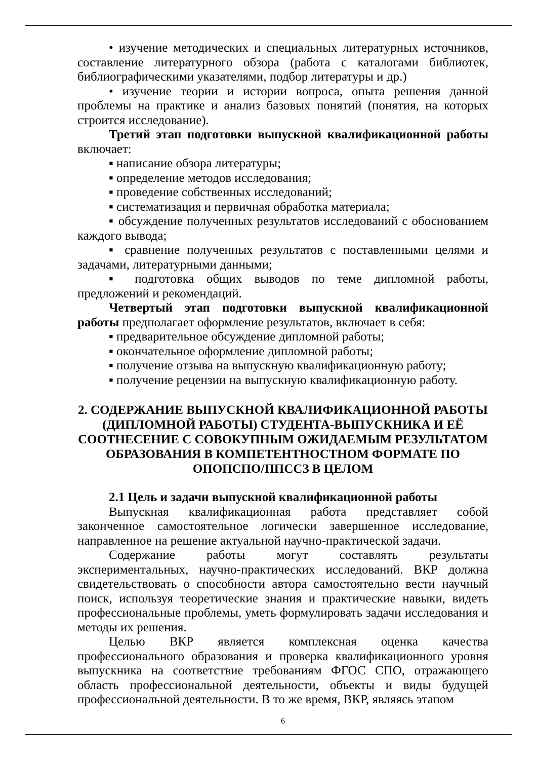• изучение методических и специальных литературных источников, составление литературного обзора (работа с каталогами библиотек, библиографическими указателями, подбор литературы и др.)
• изучение теории и истории вопроса, опыта решения данной проблемы на практике и анализ базовых понятий (понятия, на которых строится исследование).
Третий этап подготовки выпускной квалификационной работы включает:
▪ написание обзора литературы;
▪ определение методов исследования;
▪ проведение собственных исследований;
▪ систематизация и первичная обработка материала;
▪ обсуждение полученных результатов исследований с обоснованием каждого вывода;
▪ сравнение полученных результатов с поставленными целями и задачами, литературными данными;
▪ подготовка общих выводов по теме дипломной работы, предложений и рекомендаций.
Четвертый этап подготовки выпускной квалификационной работы предполагает оформление результатов, включает в себя:
▪ предварительное обсуждение дипломной работы;
▪ окончательное оформление дипломной работы;
▪ получение отзыва на выпускную квалификационную работу;
▪ получение рецензии на выпускную квалификационную работу.
2. СОДЕРЖАНИЕ ВЫПУСКНОЙ КВАЛИФИКАЦИОННОЙ РАБОТЫ (ДИПЛОМНОЙ РАБОТЫ) СТУДЕНТА-ВЫПУСКНИКА И ЕЁ СООТНЕСЕНИЕ С СОВОКУПНЫМ ОЖИДАЕМЫМ РЕЗУЛЬТАТОМ ОБРАЗОВАНИЯ В КОМПЕТЕНТНОСТНОМ ФОРМАТЕ ПО ОПОПСПО/ППССЗ В ЦЕЛОМ
2.1 Цель и задачи выпускной квалификационной работы
Выпускная квалификационная работа представляет собой законченное самостоятельное логически завершенное исследование, направленное на решение актуальной научно-практической задачи.
Содержание работы могут составлять результаты экспериментальных, научно-практических исследований. ВКР должна свидетельствовать о способности автора самостоятельно вести научный поиск, используя теоретические знания и практические навыки, видеть профессиональные проблемы, уметь формулировать задачи исследования и методы их решения.
Целью ВКР является комплексная оценка качества профессионального образования и проверка квалификационного уровня выпускника на соответствие требованиям ФГОС СПО, отражающего область профессиональной деятельности, объекты и виды будущей профессиональной деятельности. В то же время, ВКР, являясь этапом
6